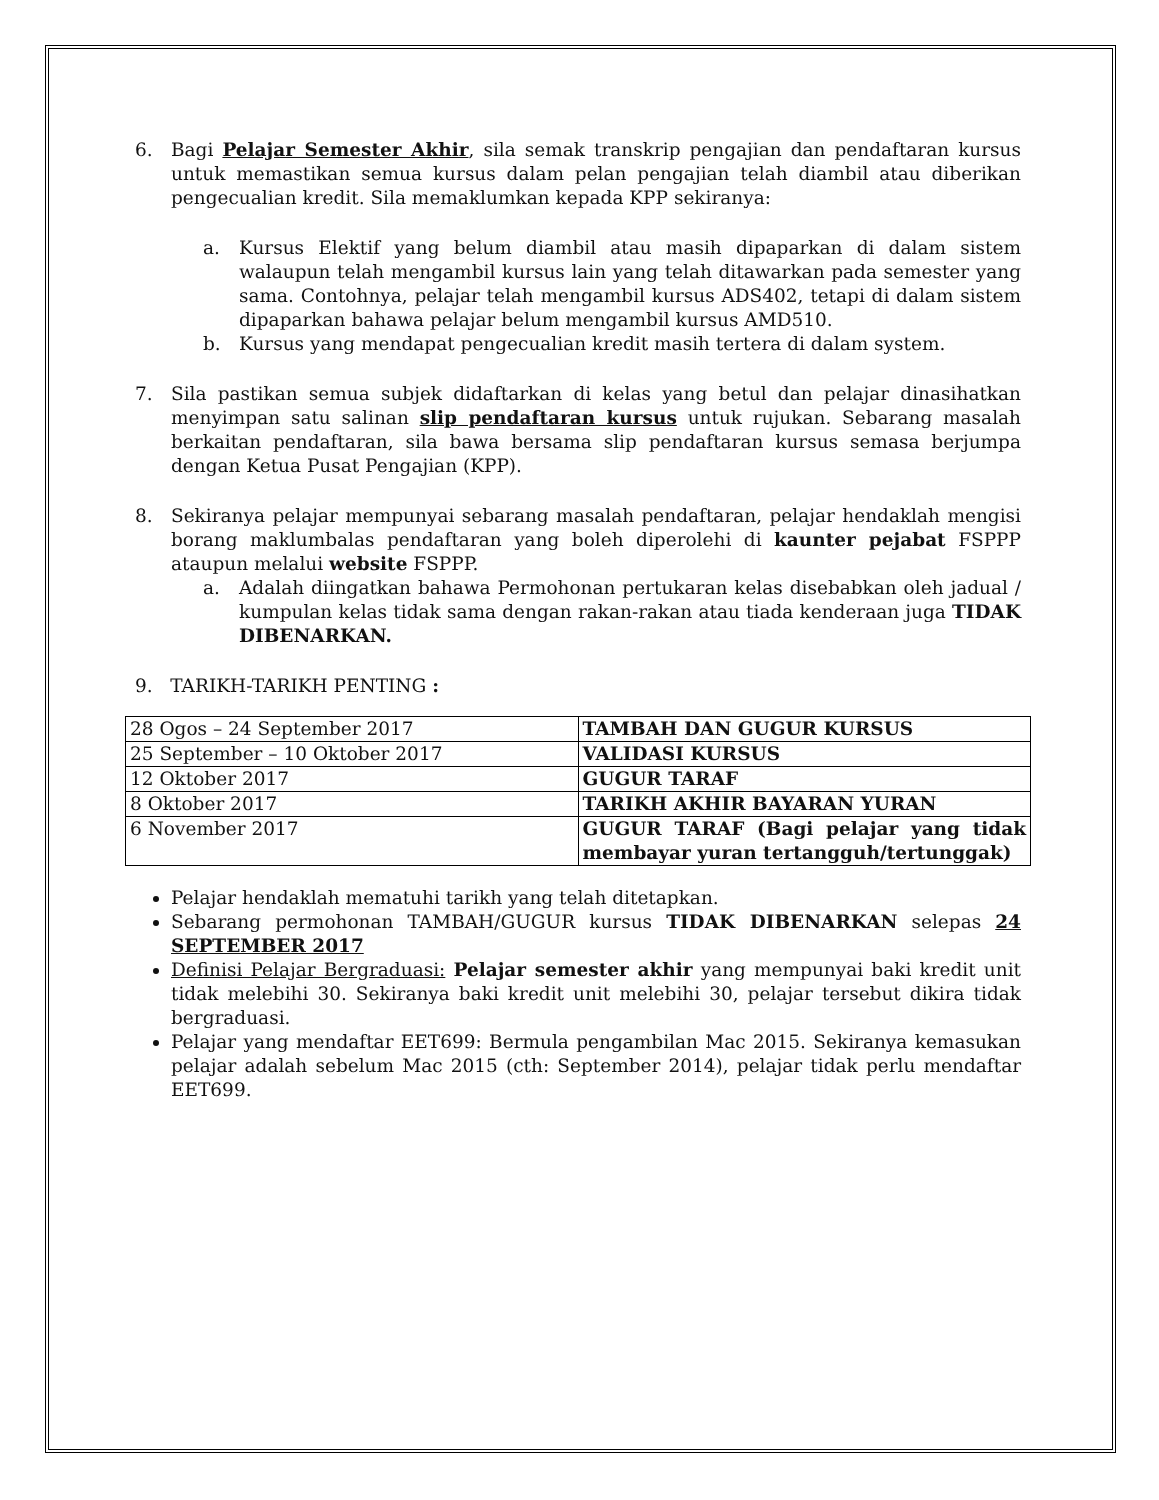6. Bagi Pelajar Semester Akhir, sila semak transkrip pengajian dan pendaftaran kursus untuk memastikan semua kursus dalam pelan pengajian telah diambil atau diberikan pengecualian kredit. Sila memaklumkan kepada KPP sekiranya:
a. Kursus Elektif yang belum diambil atau masih dipaparkan di dalam sistem walaupun telah mengambil kursus lain yang telah ditawarkan pada semester yang sama. Contohnya, pelajar telah mengambil kursus ADS402, tetapi di dalam sistem dipaparkan bahawa pelajar belum mengambil kursus AMD510.
b. Kursus yang mendapat pengecualian kredit masih tertera di dalam system.
7. Sila pastikan semua subjek didaftarkan di kelas yang betul dan pelajar dinasihatkan menyimpan satu salinan slip pendaftaran kursus untuk rujukan. Sebarang masalah berkaitan pendaftaran, sila bawa bersama slip pendaftaran kursus semasa berjumpa dengan Ketua Pusat Pengajian (KPP).
8. Sekiranya pelajar mempunyai sebarang masalah pendaftaran, pelajar hendaklah mengisi borang maklumbalas pendaftaran yang boleh diperolehi di kaunter pejabat FSPPP ataupun melalui website FSPPP.
a. Adalah diingatkan bahawa Permohonan pertukaran kelas disebabkan oleh jadual / kumpulan kelas tidak sama dengan rakan-rakan atau tiada kenderaan juga TIDAK DIBENARKAN.
9. TARIKH-TARIKH PENTING :
| 28 Ogos – 24 September 2017 | TAMBAH DAN GUGUR KURSUS |
| 25 September – 10 Oktober 2017 | VALIDASI KURSUS |
| 12 Oktober 2017 | GUGUR TARAF |
| 8 Oktober 2017 | TARIKH AKHIR BAYARAN YURAN |
| 6 November 2017 | GUGUR TARAF (Bagi pelajar yang tidak membayar yuran tertangguh/tertunggak) |
Pelajar hendaklah mematuhi tarikh yang telah ditetapkan.
Sebarang permohonan TAMBAH/GUGUR kursus TIDAK DIBENARKAN selepas 24 SEPTEMBER 2017
Definisi Pelajar Bergraduasi: Pelajar semester akhir yang mempunyai baki kredit unit tidak melebihi 30. Sekiranya baki kredit unit melebihi 30, pelajar tersebut dikira tidak bergraduasi.
Pelajar yang mendaftar EET699: Bermula pengambilan Mac 2015. Sekiranya kemasukan pelajar adalah sebelum Mac 2015 (cth: September 2014), pelajar tidak perlu mendaftar EET699.